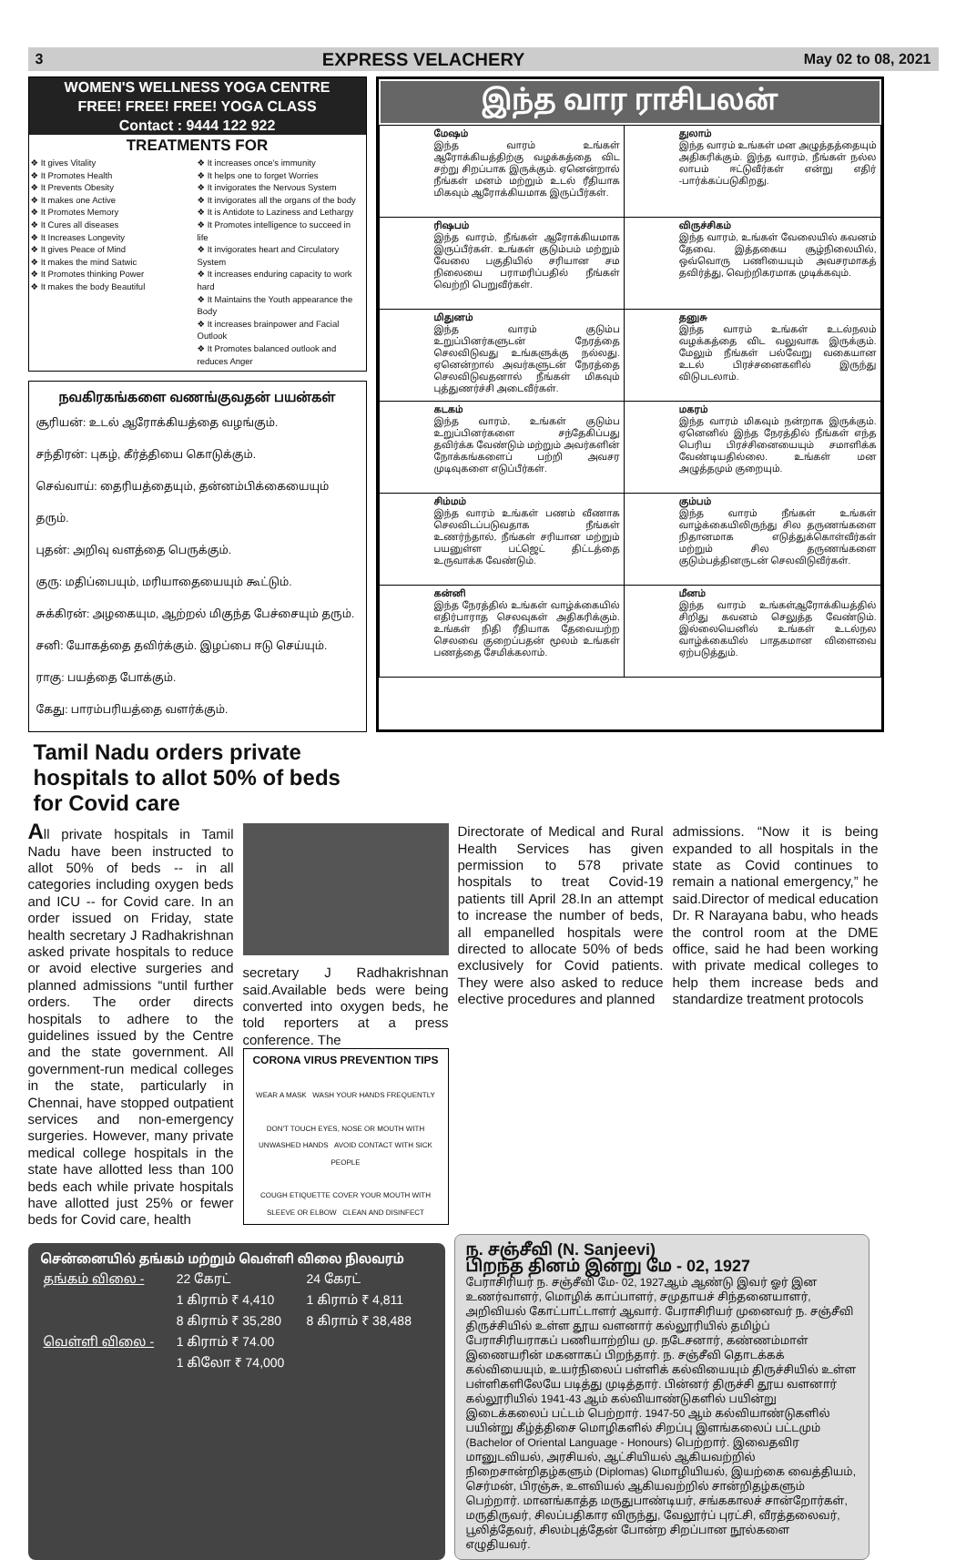3 EXPRESS VELACHERY May 02 to 08, 2021
WOMEN'S WELLNESS YOGA CENTRE
FREE! FREE! FREE! YOGA CLASS
Contact : 9444 122 922
TREATMENTS FOR
❖ It gives Vitality
❖ It Promotes Health
❖ It Prevents Obesity
❖ It makes one Active
❖ It Promotes Memory
❖ It Cures all diseases
❖ It Increases Longevity
❖ It gives Peace of Mind
❖ It makes the mind Satwic
❖ It Promotes thinking Power
❖ It makes the body Beautiful
❖ It increases once's immunity
❖ It helps one to forget Worries
❖ It invigorates the Nervous System
❖ It invigorates all the organs of the body
❖ It is Antidote to Laziness and Lethargy
❖ It Promotes intelligence to succeed in life
❖ It invigorates heart and Circulatory System
❖ It increases enduring capacity to work hard
❖ It Maintains the Youth appearance the Body
❖ It increases brainpower and Facial Outlook
❖ It Promotes balanced outlook and reduces Anger
நவகிரகங்களை வணங்குவதன் பயன்கள்
சூரியன்: உடல் ஆரோக்கியத்தை வழங்கும்.
சந்திரன்: புகழ், கீர்த்தியை கொடுக்கும்.
செவ்வாய்: தைரியத்தையும், தன்னம்பிக்கையையும் தரும்.
புதன்: அறிவு வளத்தை பெருக்கும்.
குரு: மதிப்பையும், மரியாதையையும் கூட்டும்.
சுக்கிரன்: அழகையும, ஆற்றல் மிகுந்த பேச்சையும் தரும்.
சனி: யோகத்தை தவிர்க்கும். இழப்பை ஈடு செய்யும்.
ராகு: பயத்தை போக்கும்.
கேது: பாரம்பரியத்தை வளர்க்கும்.
இந்த வார ராசிபலன்
| மேஷம் இந்த வாரம் உங்கள் ஆரோக்கியத்திற்கு வழக்கத்தை விட சற்று சிறப்பாக இருக்கும். ஏனென்றால் நீங்கள் மனம் மற்றும் உடல் ரீதியாக மிகவும் ஆரோக்கியமாக இருப்பீர்கள். | துலாம் இந்த வாரம் உங்கள் மன அழுத்தத்தையும் அதிகரிக்கும். இந்த வாரம், நீங்கள் நல்ல லாபம் ஈட்டுவீர்கள் என்று எதிர் -பார்க்கப்படுகிறது. |
| ரிஷபம் இந்த வாரம், நீங்கள் ஆரோக்கியமாக இருப்பீர்கள். உங்கள் குடும்பம் மற்றும் வேலை பகுதியில் சரியான சம நிலையை பராமரிப்பதில் நீங்கள் வெற்றி பெறுவீர்கள். | விருச்சிகம் இந்த வாரம், உங்கள் வேலையில் கவனம் தேவை. இத்தகைய சூழ்நிலையில், ஒவ்வொரு பணியையும் அவசரமாகத் தவிர்த்து, வெற்றிகரமாக முடிக்கவும். |
| மிதுனம் இந்த வாரம் குடும்ப உறுப்பினர்களுடன் நேரத்தை செலவிடுவது உங்களுக்கு நல்லது. ஏனென்றால் அவர்களுடன் நேரத்தை செலவிடுவதனால் நீங்கள் மிகவும் புத்துணர்ச்சி அடைவீர்கள். | தனுசு இந்த வாரம் உங்கள் உடல்நலம் வழக்கத்தை விட வலுவாக இருக்கும். மேலும் நீங்கள் பல்வேறு வகையான உடல் பிரச்சனைகளில் இருந்து விடுபடலாம். |
| கடகம் இந்த வாரம், உங்கள் குடும்ப உறுப்பினர்களை சந்தேகிப்பது தவிர்க்க வேண்டும் மற்றும் அவர்களின் நோக்கங்களைப் பற்றி அவசர முடிவுகளை எடுப்பீர்கள். | மகரம் இந்த வாரம் மிகவும் நன்றாக இருக்கும். ஏனெனில் இந்த நேரத்தில் நீங்கள் எந்த பெரிய பிரச்சினையையும் சமாளிக்க வேண்டியதில்லை. உங்கள் மன அழுத்தமும் குறையும். |
| சிம்மம் இந்த வாரம் உங்கள் பணம் வீணாக செலவிடப்படுவதாக நீங்கள் உணர்ந்தால், நீங்கள் சரியான மற்றும் பயனுள்ள பட்ஜெட் திட்டத்தை உருவாக்க வேண்டும். | கும்பம் இந்த வாரம் நீங்கள் உங்கள் வாழ்க்கையிலிருந்து சில தருணங்களை நிதானமாக எடுத்துக்கொள்வீர்கள் மற்றும் சில தருணங்களை குடும்பத்தினருடன் செலவிடுவீர்கள். |
| கன்னி இந்த நேரத்தில் உங்கள் வாழ்க்கையில் எதிர்பாராத செலவுகள் அதிகரிக்கும். உங்கள் நிதி ரீதியாக தேவையற்ற செலவை குறைப்பதன் மூலம் உங்கள் பணத்தை சேமிக்கலாம். | மீனம் இந்த வாரம் உங்கள்ஆரோக்கியத்தில் சிறிது கவனம் செலுத்த வேண்டும். இல்லையெனில் உங்கள் உடல்நல வாழ்க்கையில் பாதகமான விளைவை ஏற்படுத்தும். |
Tamil Nadu orders private
hospitals to allot 50% of beds
for Covid care
All private hospitals in Tamil Nadu have been instructed to allot 50% of beds -- in all categories including oxygen beds and ICU -- for Covid care. In an order issued on Friday, state health secretary J Radhakrishnan asked private hospitals to reduce or avoid elective surgeries and planned admissions “until further orders. The order directs hospitals to adhere to the guidelines issued by the Centre and the state government. All government-run medical colleges in the state, particularly in Chennai, have stopped outpatient services and non-emergency surgeries. However, many private medical college hospitals in the state have allotted less than 100 beds each while private hospitals have allotted just 25% or fewer beds for Covid care, health
secretary J Radhakrishnan said.Available beds were being converted into oxygen beds, he told reporters at a press conference. The
CORONA VIRUS PREVENTION TIPS
WEAR A MASK WASH YOUR HANDS FREQUENTLY
DON'T TOUCH EYES, NOSE OR MOUTH WITH UNWASHED HANDS AVOID CONTACT WITH SICK PEOPLE
COUGH ETIQUETTE COVER YOUR MOUTH WITH SLEEVE OR ELBOW CLEAN AND DISINFECT
Directorate of Medical and Rural Health Services has given permission to 578 private hospitals to treat Covid-19 patients till April 28.In an attempt to increase the number of beds, all empanelled hospitals were directed to allocate 50% of beds exclusively for Covid patients. They were also asked to reduce elective procedures and planned
admissions. “Now it is being expanded to all hospitals in the state as Covid continues to remain a national emergency,” he said.Director of medical education Dr. R Narayana babu, who heads the control room at the DME office, said he had been working with private medical colleges to help them increase beds and standardize treatment protocols
சென்னையில் தங்கம் மற்றும் வெள்ளி விலை நிலவரம்
| தங்கம் விலை - | 22 கேரட் | 24 கேரட் |
| | 1 கிராம் ₹ 4,410 | 1 கிராம் ₹ 4,811 |
| | 8 கிராம் ₹ 35,280 | 8 கிராம் ₹ 38,488 |
| வெள்ளி விலை - | 1 கிராம் ₹ 74.00 | |
| | 1 கிலோ ₹ 74,000 | |
ந. சஞ்சீவி (N. Sanjeevi)
பிறந்த தினம் இன்று மே - 02, 1927
பேராசிரியர் ந. சஞ்சீவி மே- 02, 1927ஆம் ஆண்டு இவர் ஓர் இன உணர்வாளர், மொழிக் காப்பாளர், சமுதாயச் சிந்தனையாளர், அறிவியல் கோட்பாட்டாளர் ஆவார். பேராசிரியர் முனைவர் ந. சஞ்சீவி திருச்சியில் உள்ள தூய வளனார் கல்லூரியில் தமிழ்ப் பேராசிரியராகப் பணியாற்றிய மு. நடேசனார், கண்ணம்மாள் இணையரின் மகனாகப் பிறந்தார். ந. சஞ்சீவி தொடக்கக் கல்வியையும், உயர்நிலைப் பள்ளிக் கல்வியையும் திருச்சியில் உள்ள பள்ளிகளிலேயே படித்து முடித்தார். பின்னர் திருச்சி தூய வளனார் கல்லூரியில் 1941-43 ஆம் கல்வியாண்டுகளில் பயின்று இடைக்கலைப் பட்டம் பெற்றார். 1947-50 ஆம் கல்வியாண்டுகளில் பயின்று கீழ்த்திசை மொழிகளில் சிறப்பு இளங்கலைப் பட்டமும் (Bachelor of Oriental Language - Honours) பெற்றார். இவைதவிர மானுடவியல், அரசியல், ஆட்சியியல் ஆகியவற்றில் நிறைசான்றிதழ்களும் (Diplomas) மொழியியல், இயற்கை வைத்தியம், செர்மன், பிரஞ்சு, உளவியல் ஆகியவற்றில் சான்றிதழ்களும் பெற்றார். மானங்காத்த மருதுபாண்டியர், சங்ககாலச் சான்றோர்கள், மருதிருவர், சிலப்பதிகார விருந்து, வேலூர்ப் புரட்சி, வீரத்தலைவர், பூலித்தேவர், சிலம்புத்தேன் போன்ற சிறப்பான நூல்களை எழுதியவர்.